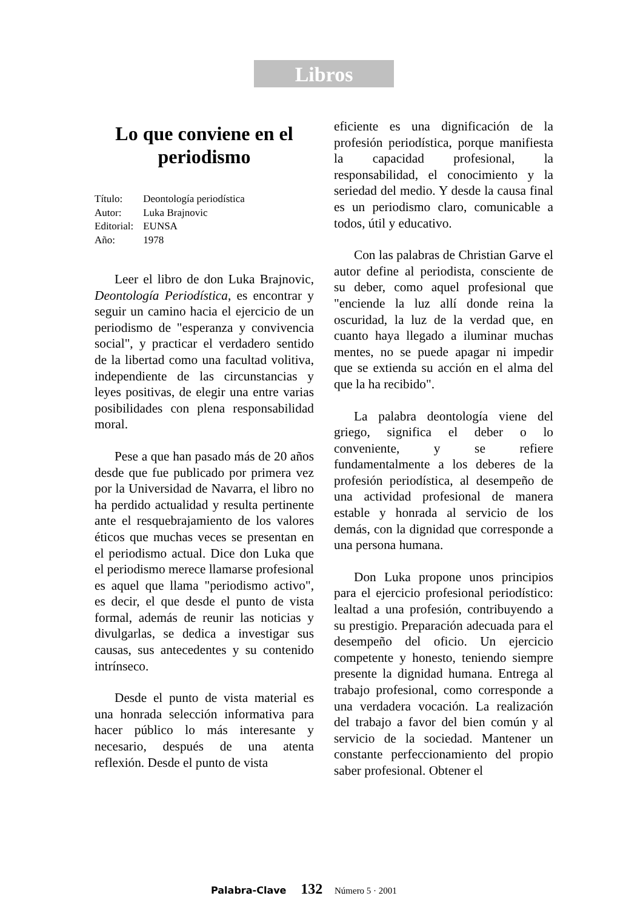Libros
Lo que conviene en el periodismo
| Título: | Deontología periodística |
| Autor: | Luka Brajnovic |
| Editorial: | EUNSA |
| Año: | 1978 |
Leer el libro de don Luka Brajnovic, Deontología Periodística, es encontrar y seguir un camino hacia el ejercicio de un periodismo de "esperanza y convivencia social", y practicar el verdadero sentido de la libertad como una facultad volitiva, independiente de las circunstancias y leyes positivas, de elegir una entre varias posibilidades con plena responsabilidad moral.
Pese a que han pasado más de 20 años desde que fue publicado por primera vez por la Universidad de Navarra, el libro no ha perdido actualidad y resulta pertinente ante el resquebrajamiento de los valores éticos que muchas veces se presentan en el periodismo actual. Dice don Luka que el periodismo merece llamarse profesional es aquel que llama "periodismo activo", es decir, el que desde el punto de vista formal, además de reunir las noticias y divulgarlas, se dedica a investigar sus causas, sus antecedentes y su contenido intrínseco.
Desde el punto de vista material es una honrada selección informativa para hacer público lo más interesante y necesario, después de una atenta reflexión. Desde el punto de vista
eficiente es una dignificación de la profesión periodística, porque manifiesta la capacidad profesional, la responsabilidad, el conocimiento y la seriedad del medio. Y desde la causa final es un periodismo claro, comunicable a todos, útil y educativo.
Con las palabras de Christian Garve el autor define al periodista, consciente de su deber, como aquel profesional que "enciende la luz allí donde reina la oscuridad, la luz de la verdad que, en cuanto haya llegado a iluminar muchas mentes, no se puede apagar ni impedir que se extienda su acción en el alma del que la ha recibido".
La palabra deontología viene del griego, significa el deber o lo conveniente, y se refiere fundamentalmente a los deberes de la profesión periodística, al desempeño de una actividad profesional de manera estable y honrada al servicio de los demás, con la dignidad que corresponde a una persona humana.
Don Luka propone unos principios para el ejercicio profesional periodístico: lealtad a una profesión, contribuyendo a su prestigio. Preparación adecuada para el desempeño del oficio. Un ejercicio competente y honesto, teniendo siempre presente la dignidad humana. Entrega al trabajo profesional, como corresponde a una verdadera vocación. La realización del trabajo a favor del bien común y al servicio de la sociedad. Mantener un constante perfeccionamiento del propio saber profesional. Obtener el
Palabra-Clave 132 Número 5 · 2001